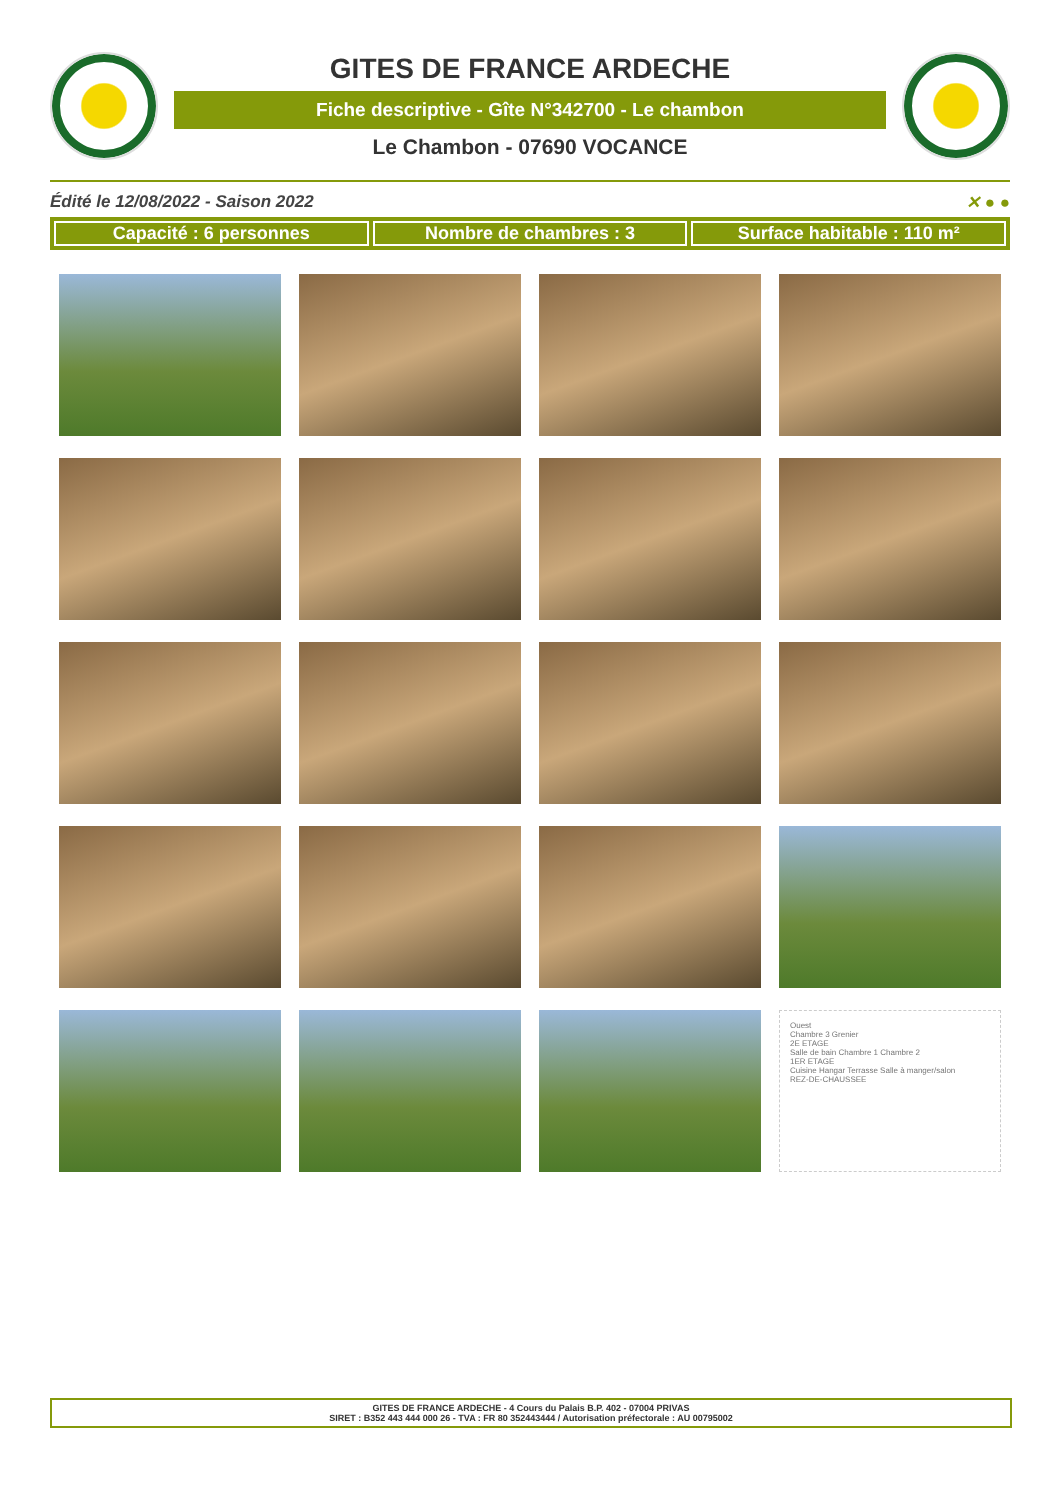GITES DE FRANCE ARDECHE
Fiche descriptive - Gîte N°342700 - Le chambon
Le Chambon - 07690 VOCANCE
Édité le 12/08/2022 - Saison 2022 ✕ ● ●
Capacité : 6 personnes Nombre de chambres : 3 Surface habitable : 110 m²
Ouest
Chambre 3 Grenier
2E ETAGE
Salle de bain Chambre 1 Chambre 2
1ER ETAGE
Cuisine Hangar Terrasse Salle à manger/salon
REZ-DE-CHAUSSEE
GITES DE FRANCE ARDECHE - 4 Cours du Palais B.P. 402 - 07004 PRIVAS
SIRET : B352 443 444 000 26 - TVA : FR 80 352443444 / Autorisation préfectorale : AU 00795002